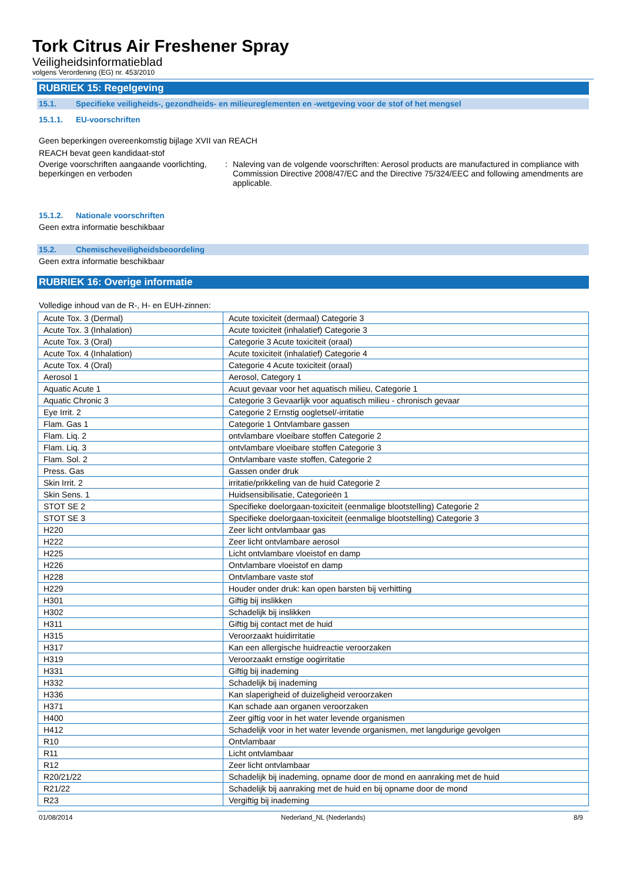Tork Citrus Air Freshener Spray
Veiligheidsinformatieblad
volgens Verordening (EG) nr. 453/2010
RUBRIEK 15: Regelgeving
15.1. Specifieke veiligheids-, gezondheids- en milieureglementen en -wetgeving voor de stof of het mengsel
15.1.1. EU-voorschriften
Geen beperkingen overeenkomstig bijlage XVII van REACH
REACH bevat geen kandidaat-stof
Overige voorschriften aangaande voorlichting, beperkingen en verboden
: Naleving van de volgende voorschriften: Aerosol products are manufactured in compliance with Commission Directive 2008/47/EC and the Directive 75/324/EEC and following amendments are applicable.
15.1.2. Nationale voorschriften
Geen extra informatie beschikbaar
15.2. Chemischeveiligheidsbeoordeling
Geen extra informatie beschikbaar
RUBRIEK 16: Overige informatie
Volledige inhoud van de R-, H- en EUH-zinnen:
| Acute Tox. 3 (Dermal) | Acute toxiciteit (dermaal) Categorie 3 |
| Acute Tox. 3 (Inhalation) | Acute toxiciteit (inhalatief) Categorie 3 |
| Acute Tox. 3 (Oral) | Categorie 3 Acute toxiciteit (oraal) |
| Acute Tox. 4 (Inhalation) | Acute toxiciteit (inhalatief) Categorie 4 |
| Acute Tox. 4 (Oral) | Categorie 4 Acute toxiciteit (oraal) |
| Aerosol 1 | Aerosol, Category 1 |
| Aquatic Acute 1 | Acuut gevaar voor het aquatisch milieu, Categorie 1 |
| Aquatic Chronic 3 | Categorie 3 Gevaarlijk voor aquatisch milieu - chronisch gevaar |
| Eye Irrit. 2 | Categorie 2 Ernstig oogletsel/-irritatie |
| Flam. Gas 1 | Categorie 1 Ontvlambare gassen |
| Flam. Liq. 2 | ontvlambare vloeibare stoffen Categorie 2 |
| Flam. Liq. 3 | ontvlambare vloeibare stoffen Categorie 3 |
| Flam. Sol. 2 | Ontvlambare vaste stoffen, Categorie 2 |
| Press. Gas | Gassen onder druk |
| Skin Irrit. 2 | irritatie/prikkeling van de huid Categorie 2 |
| Skin Sens. 1 | Huidsensibilisatie, Categorieën 1 |
| STOT SE 2 | Specifieke doelorgaan-toxiciteit (eenmalige blootstelling) Categorie 2 |
| STOT SE 3 | Specifieke doelorgaan-toxiciteit (eenmalige blootstelling) Categorie 3 |
| H220 | Zeer licht ontvlambaar gas |
| H222 | Zeer licht ontvlambare aerosol |
| H225 | Licht ontvlambare vloeistof en damp |
| H226 | Ontvlambare vloeistof en damp |
| H228 | Ontvlambare vaste stof |
| H229 | Houder onder druk: kan open barsten bij verhitting |
| H301 | Giftig bij inslikken |
| H302 | Schadelijk bij inslikken |
| H311 | Giftig bij contact met de huid |
| H315 | Veroorzaakt huidirritatie |
| H317 | Kan een allergische huidreactie veroorzaken |
| H319 | Veroorzaakt ernstige oogirritatie |
| H331 | Giftig bij inademing |
| H332 | Schadelijk bij inademing |
| H336 | Kan slaperigheid of duizeligheid veroorzaken |
| H371 | Kan schade aan organen veroorzaken |
| H400 | Zeer giftig voor in het water levende organismen |
| H412 | Schadelijk voor in het water levende organismen, met langdurige gevolgen |
| R10 | Ontvlambaar |
| R11 | Licht ontvlambaar |
| R12 | Zeer licht ontvlambaar |
| R20/21/22 | Schadelijk bij inademing, opname door de mond en aanraking met de huid |
| R21/22 | Schadelijk bij aanraking met de huid en bij opname door de mond |
| R23 | Vergiftig bij inademing |
01/08/2014 Nederland_NL (Nederlands) 8/9